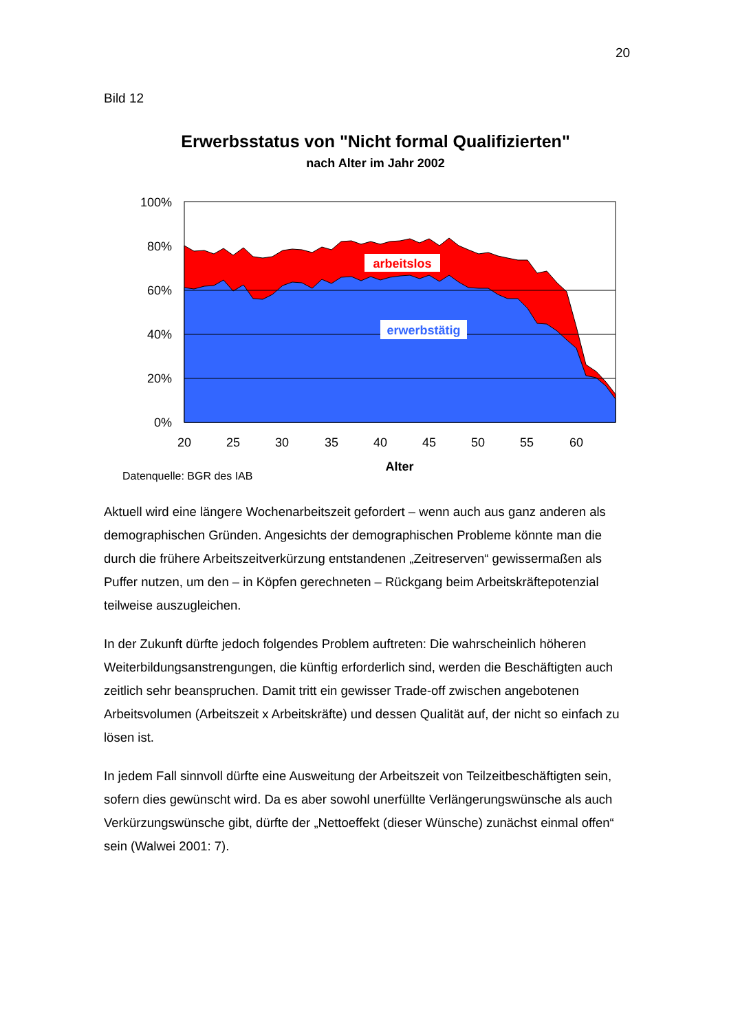20
Bild 12
Erwerbsstatus von "Nicht formal Qualifizierten"
nach Alter im Jahr 2002
100%
80%
60%
40%
20%
0%
20
25
30
35
40
45
50
55
60
arbeitslos
erwerbstätig
Alter
Datenquelle: BGR des IAB
Aktuell wird eine längere Wochenarbeitszeit gefordert – wenn auch aus ganz anderen als demographischen Gründen. Angesichts der demographischen Probleme könnte man die durch die frühere Arbeitszeitverkürzung entstandenen „Zeitreserven“ gewissermaßen als Puffer nutzen, um den – in Köpfen gerechneten – Rückgang beim Arbeitskräftepotenzial teilweise auszugleichen.
In der Zukunft dürfte jedoch folgendes Problem auftreten: Die wahrscheinlich höheren Weiterbildungsanstrengungen, die künftig erforderlich sind, werden die Beschäftigten auch zeitlich sehr beanspruchen. Damit tritt ein gewisser Trade-off zwischen angebotenen Arbeitsvolumen (Arbeitszeit x Arbeitskräfte) und dessen Qualität auf, der nicht so einfach zu lösen ist.
In jedem Fall sinnvoll dürfte eine Ausweitung der Arbeitszeit von Teilzeitbeschäftigten sein, sofern dies gewünscht wird. Da es aber sowohl unerfüllte Verlängerungswünsche als auch Verkürzungswünsche gibt, dürfte der „Nettoeffekt (dieser Wünsche) zunächst einmal offen“ sein (Walwei 2001: 7).